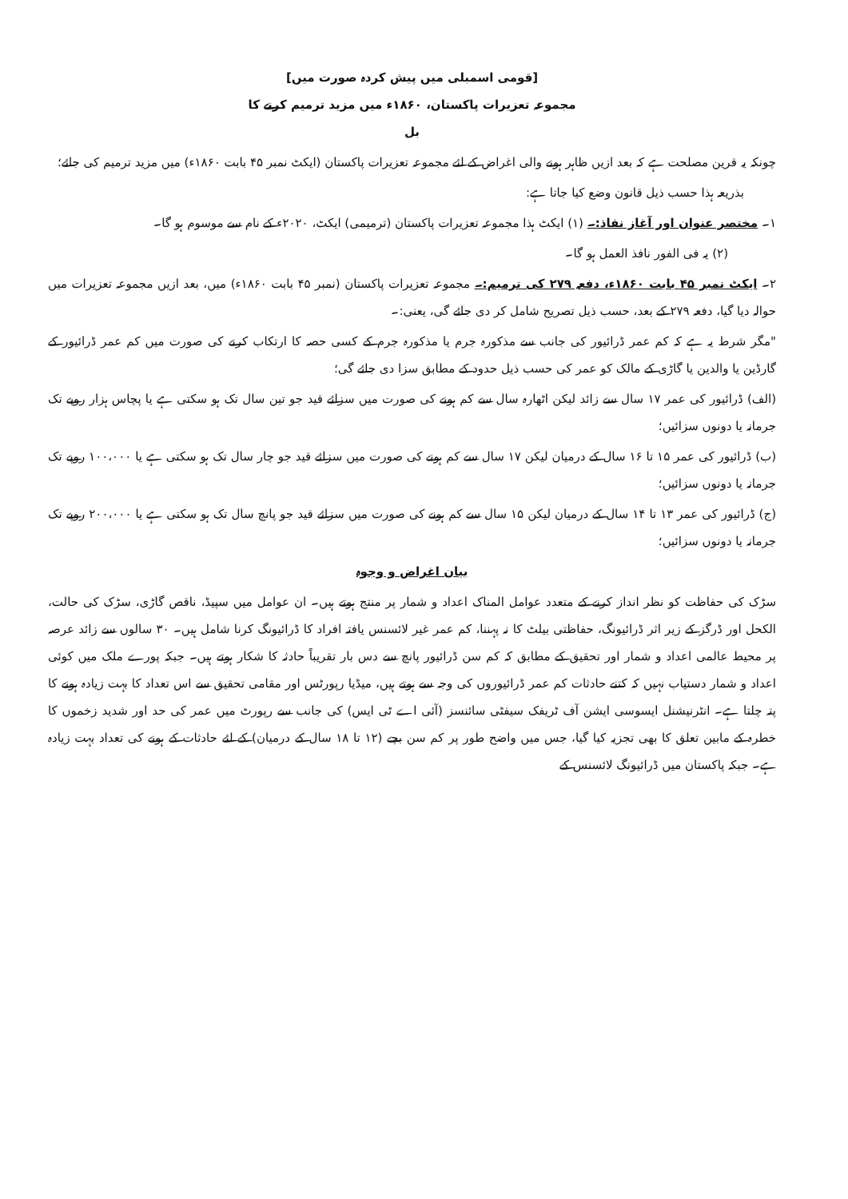[قومی اسمبلی میں پیش کردہ صورت میں]
مجموعہ تعزیرات پاکستان، ۱۸۶۰ء میں مزید ترمیم کرنے کا
بل
چونکہ یہ قرین مصلحت ہے کہ بعد ازیں ظاہر ہونے والی اغراض کے لئے مجموعہ تعزیرات پاکستان (ایکٹ نمبر ۴۵ بابت ۱۸۶۰ء) میں مزید ترمیم کی جائے؛
بذریعہ ہذا حسب ذیل قانون وضع کیا جاتا ہے:
۱۔ مختصر عنوان اور آغاز نفاذ:۔ (۱) ایکٹ ہذا مجموعہ تعزیرات پاکستان (ترمیمی) ایکٹ، ۲۰۲۰ء کے نام سے موسوم ہو گا۔
(۲) یہ فی الفور نافذ العمل ہو گا۔
۲۔ ایکٹ نمبر ۴۵ بابت ۱۸۶۰ء، دفعہ ۲۷۹ کی ترمیم:۔ مجموعہ تعزیرات پاکستان (نمبر ۴۵ بابت ۱۸۶۰ء) میں، بعد ازیں مجموعہ تعزیرات میں حوالہ دیا گیا، دفعہ ۲۷۹ کے بعد، حسب ذیل تصریح شامل کر دی جائے گی، یعنی:۔
"مگر شرط یہ ہے کہ کم عمر ڈرائیور کی جانب سے مذکورہ جرم یا مذکورہ جرم کے کسی حصہ کا ارتکاب کرنے کی صورت میں کم عمر ڈرائیور کے گارڈین یا والدین یا گاڑی کے مالک کو عمر کی حسب ذیل حدود کے مطابق سزا دی جائے گی؛
(الف) ڈرائیور کی عمر ۱۷ سال سے زائد لیکن اٹھارہ سال سے کم ہونے کی صورت میں سزائے قید جو تین سال تک ہو سکتی ہے یا پچاس ہزار روپے تک جرمانہ یا دونوں سزائیں؛
(ب) ڈرائیور کی عمر ۱۵ تا ۱۶ سال کے درمیان لیکن ۱۷ سال سے کم ہونے کی صورت میں سزائے قید جو چار سال تک ہو سکتی ہے یا ۱۰۰،۰۰۰ روپے تک جرمانہ یا دونوں سزائیں؛
(ج) ڈرائیور کی عمر ۱۳ تا ۱۴ سال کے درمیان لیکن ۱۵ سال سے کم ہونے کی صورت میں سزائے قید جو پانچ سال تک ہو سکتی ہے یا ۲۰۰،۰۰۰ روپے تک جرمانہ یا دونوں سزائیں؛
بیان اغراض و وجوہ
سڑک کی حفاظت کو نظر انداز کرنے کے متعدد عوامل المناک اعداد و شمار پر منتج ہوتے ہیں۔ ان عوامل میں سپیڈ، ناقص گاڑی، سڑک کی حالت، الکحل اور ڈرگز کے زیر اثر ڈرائیونگ، حفاظتی بیلٹ کا نہ پہننا، کم عمر غیر لائسنس یافتہ افراد کا ڈرائیونگ کرنا شامل ہیں۔ ۳۰ سالوں سے زائد عرصہ پر محیط عالمی اعداد و شمار اور تحقیق کے مطابق کہ کم سن ڈرائیور پانچ سے دس بار تقریباً حادثہ کا شکار ہوتے ہیں۔ جبکہ پورے ملک میں کوئی اعداد و شمار دستیاب نہیں کہ کتنے حادثات کم عمر ڈرائیوروں کی وجہ سے ہوتے ہیں، میڈیا رپورٹس اور مقامی تحقیق سے اس تعداد کا بہت زیادہ ہونے کا پتہ چلتا ہے۔ انٹرنیشنل ایسوسی ایشن آف ٹریفک سیفٹی سائنسز (آئی اے ٹی ایس) کی جانب سے رپورٹ میں عمر کی حد اور شدید زخموں کا خطرہ کے مابین تعلق کا بھی تجزیہ کیا گیا، جس میں واضح طور پر کم سن بچے (۱۲ تا ۱۸ سال کے درمیان) کے لئے حادثات کے ہونے کی تعداد بہت زیادہ ہے۔ جبکہ پاکستان میں ڈرائیونگ لائسنس کے